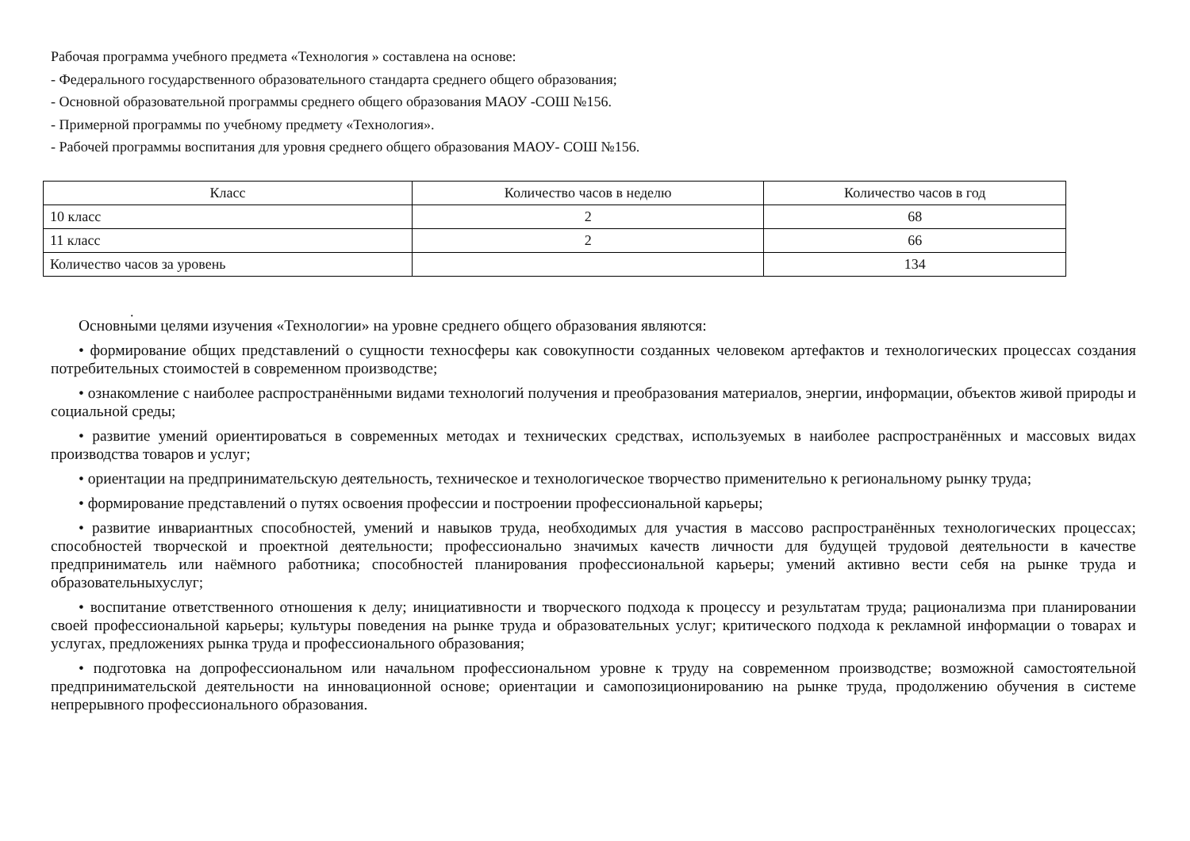Рабочая программа учебного предмета «Технология » составлена на основе:
- Федерального государственного образовательного стандарта среднего общего образования;
- Основной образовательной программы среднего общего образования МАОУ -СОШ №156.
- Примерной программы по учебному предмету «Технология».
- Рабочей программы воспитания для уровня среднего общего образования МАОУ- СОШ №156.
| Класс | Количество часов в неделю | Количество часов в год |
| --- | --- | --- |
| 10 класс | 2 | 68 |
| 11 класс | 2 | 66 |
| Количество часов за уровень | | 134 |
.
Основными целями изучения «Технологии» на уровне среднего общего образования являются:
• формирование общих представлений о сущности техносферы как совокупности созданных человеком артефактов и технологических процессах создания потребительных стоимостей в современном производстве;
• ознакомление с наиболее распространёнными видами технологий получения и преобразования материалов, энергии, информации, объектов живой природы и социальной среды;
• развитие умений ориентироваться в современных методах и технических средствах, используемых в наиболее распространённых и массовых видах производства товаров и услуг;
• ориентации на предпринимательскую деятельность, техническое и технологическое творчество применительно к региональному рынку труда;
• формирование представлений о путях освоения профессии и построении профессиональной карьеры;
• развитие инвариантных способностей, умений и навыков труда, необходимых для участия в массово распространённых технологических процессах; способностей творческой и проектной деятельности; профессионально значимых качеств личности для будущей трудовой деятельности в качестве предприниматель или наёмного работника; способностей планирования профессиональной карьеры; умений активно вести себя на рынке труда и образовательныхуслуг;
• воспитание ответственного отношения к делу; инициативности и творческого подхода к процессу и результатам труда; рационализма при планировании своей профессиональной карьеры; культуры поведения на рынке труда и образовательных услуг; критического подхода к рекламной информации о товарах и услугах, предложениях рынка труда и профессионального образования;
• подготовка на допрофессиональном или начальном профессиональном уровне к труду на современном производстве; возможной самостоятельной предпринимательской деятельности на инновационной основе; ориентации и самопозиционированию на рынке труда, продолжению обучения в системе непрерывного профессионального образования.